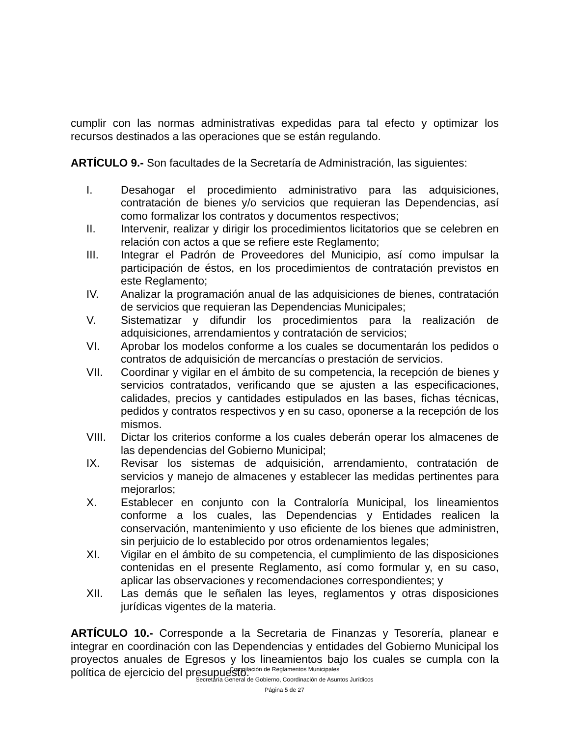cumplir con las normas administrativas expedidas para tal efecto y optimizar los recursos destinados a las operaciones que se están regulando.
ARTÍCULO 9.- Son facultades de la Secretaría de Administración, las siguientes:
I. Desahogar el procedimiento administrativo para las adquisiciones, contratación de bienes y/o servicios que requieran las Dependencias, así como formalizar los contratos y documentos respectivos;
II. Intervenir, realizar y dirigir los procedimientos licitatorios que se celebren en relación con actos a que se refiere este Reglamento;
III. Integrar el Padrón de Proveedores del Municipio, así como impulsar la participación de éstos, en los procedimientos de contratación previstos en este Reglamento;
IV. Analizar la programación anual de las adquisiciones de bienes, contratación de servicios que requieran las Dependencias Municipales;
V. Sistematizar y difundir los procedimientos para la realización de adquisiciones, arrendamientos y contratación de servicios;
VI. Aprobar los modelos conforme a los cuales se documentarán los pedidos o contratos de adquisición de mercancías o prestación de servicios.
VII. Coordinar y vigilar en el ámbito de su competencia, la recepción de bienes y servicios contratados, verificando que se ajusten a las especificaciones, calidades, precios y cantidades estipulados en las bases, fichas técnicas, pedidos y contratos respectivos y en su caso, oponerse a la recepción de los mismos.
VIII. Dictar los criterios conforme a los cuales deberán operar los almacenes de las dependencias del Gobierno Municipal;
IX. Revisar los sistemas de adquisición, arrendamiento, contratación de servicios y manejo de almacenes y establecer las medidas pertinentes para mejorarlos;
X. Establecer en conjunto con la Contraloría Municipal, los lineamientos conforme a los cuales, las Dependencias y Entidades realicen la conservación, mantenimiento y uso eficiente de los bienes que administren, sin perjuicio de lo establecido por otros ordenamientos legales;
XI. Vigilar en el ámbito de su competencia, el cumplimiento de las disposiciones contenidas en el presente Reglamento, así como formular y, en su caso, aplicar las observaciones y recomendaciones correspondientes; y
XII. Las demás que le señalen las leyes, reglamentos y otras disposiciones jurídicas vigentes de la materia.
ARTÍCULO 10.- Corresponde a la Secretaria de Finanzas y Tesorería, planear e integrar en coordinación con las Dependencias y entidades del Gobierno Municipal los proyectos anuales de Egresos y los lineamientos bajo los cuales se cumpla con la política de ejercicio del presupuesto.
Compilación de Reglamentos Municipales
Secretaría General de Gobierno, Coordinación de Asuntos Jurídicos
Página 5 de 27